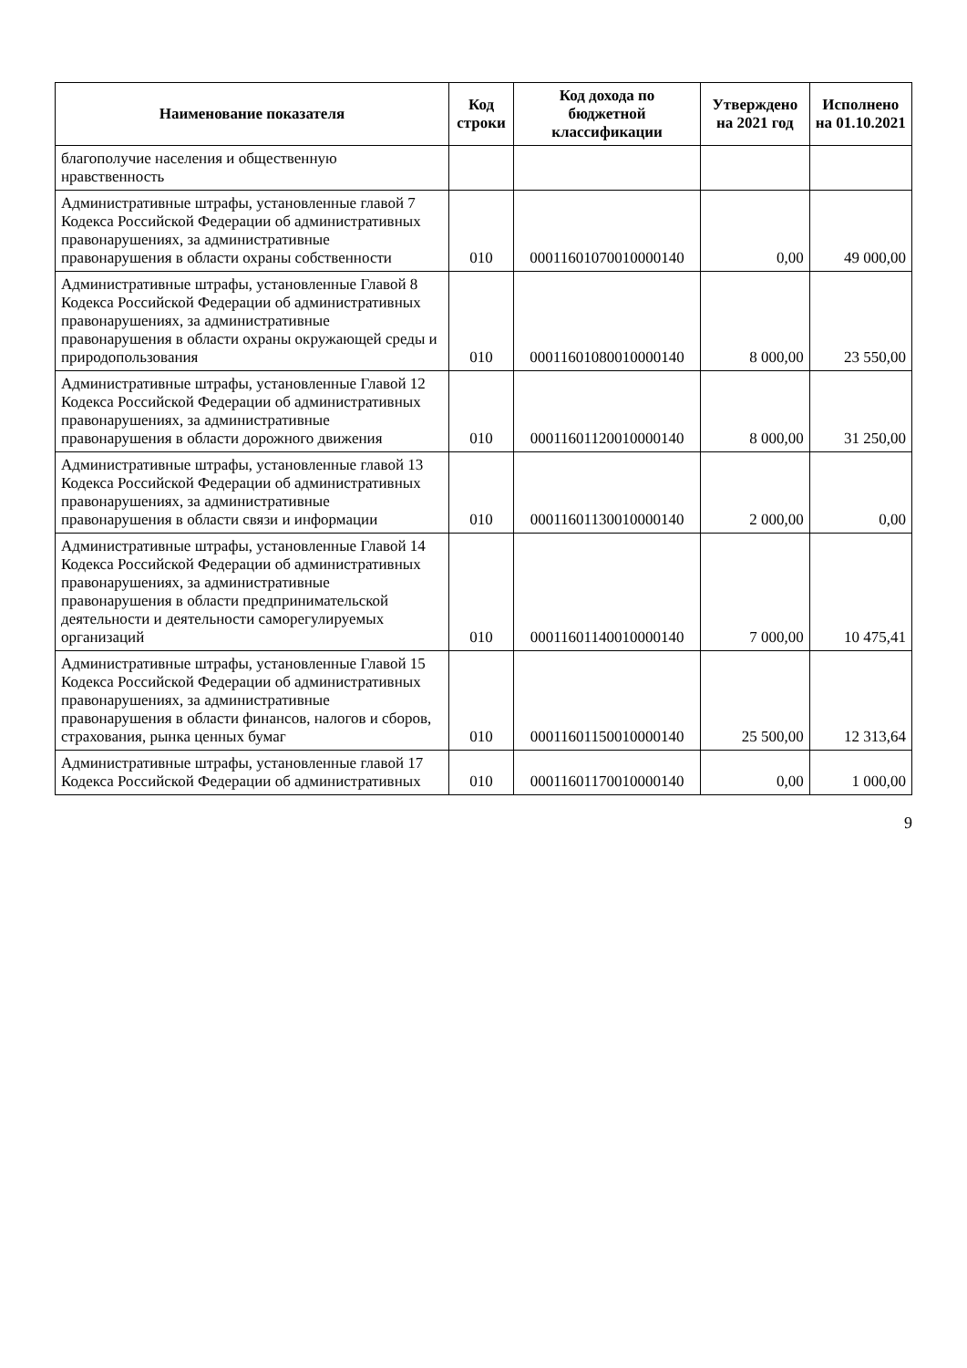| Наименование показателя | Код строки | Код дохода по бюджетной классификации | Утверждено на 2021 год | Исполнено на 01.10.2021 |
| --- | --- | --- | --- | --- |
| благополучие населения и общественную нравственность | | | | |
| Административные штрафы, установленные главой 7 Кодекса Российской Федерации об административных правонарушениях, за административные правонарушения в области охраны собственности | 010 | 00011601070010000140 | 0,00 | 49 000,00 |
| Административные штрафы, установленные Главой 8 Кодекса Российской Федерации об административных правонарушениях, за административные правонарушения в области охраны окружающей среды и природопользования | 010 | 00011601080010000140 | 8 000,00 | 23 550,00 |
| Административные штрафы, установленные Главой 12 Кодекса Российской Федерации об административных правонарушениях, за административные правонарушения в области дорожного движения | 010 | 00011601120010000140 | 8 000,00 | 31 250,00 |
| Административные штрафы, установленные главой 13 Кодекса Российской Федерации об административных правонарушениях, за административные правонарушения в области связи и информации | 010 | 00011601130010000140 | 2 000,00 | 0,00 |
| Административные штрафы, установленные Главой 14 Кодекса Российской Федерации об административных правонарушениях, за административные правонарушения в области предпринимательской деятельности и деятельности саморегулируемых организаций | 010 | 00011601140010000140 | 7 000,00 | 10 475,41 |
| Административные штрафы, установленные Главой 15 Кодекса Российской Федерации об административных правонарушениях, за административные правонарушения в области финансов, налогов и сборов, страхования, рынка ценных бумаг | 010 | 00011601150010000140 | 25 500,00 | 12 313,64 |
| Административные штрафы, установленные главой 17 Кодекса Российской Федерации об административных | 010 | 00011601170010000140 | 0,00 | 1 000,00 |
9